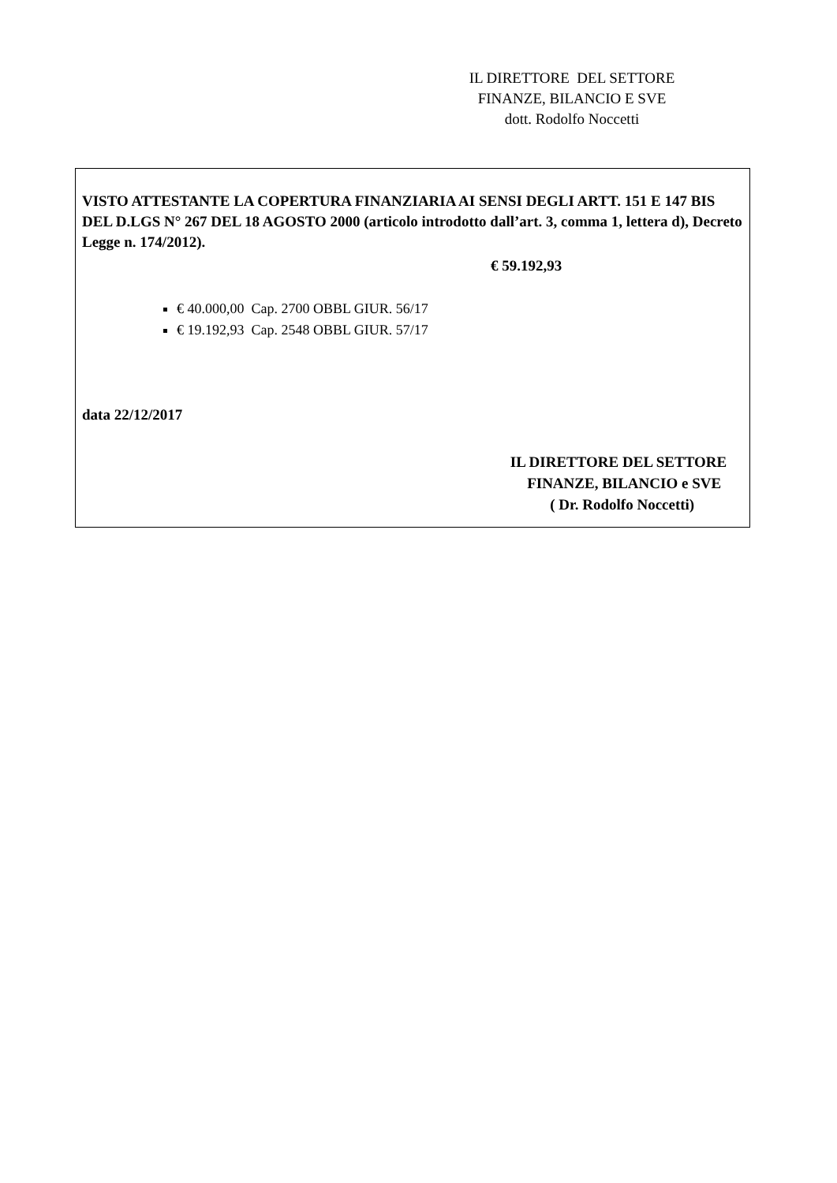IL DIRETTORE DEL SETTORE
FINANZE, BILANCIO E SVE
dott. Rodolfo Noccetti
VISTO ATTESTANTE LA COPERTURA FINANZIARIA AI SENSI DEGLI ARTT. 151 E 147 BIS DEL D.LGS N° 267 DEL 18 AGOSTO 2000 (articolo introdotto dall’art. 3, comma 1, lettera d), Decreto Legge n. 174/2012).
€ 59.192,93
€ 40.000,00 Cap. 2700 OBBL GIUR. 56/17
€ 19.192,93 Cap. 2548 OBBL GIUR. 57/17
data 22/12/2017
IL DIRETTORE DEL SETTORE
FINANZE, BILANCIO e SVE
( Dr. Rodolfo Noccetti)